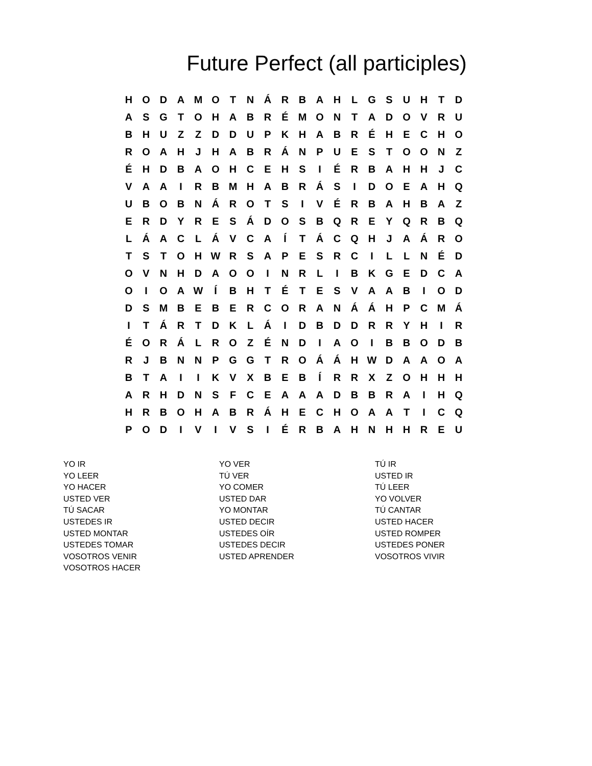Future Perfect (all participles)
| H | O | D | A | M | O | T | N | Á | R | B | A | H | L | G | S | U | H | T | D |
| A | S | G | T | O | H | A | B | R | É | M | O | N | T | A | D | O | V | R | U |
| B | H | U | Z | Z | D | D | U | P | K | H | A | B | R | É | H | E | C | H | O |
| R | O | A | H | J | H | A | B | R | Á | N | P | U | E | S | T | O | O | N | Z |
| É | H | D | B | A | O | H | C | E | H | S | I | É | R | B | A | H | H | J | C |
| V | A | A | I | R | B | M | H | A | B | R | Á | S | I | D | O | E | A | H | Q |
| U | B | O | B | N | Á | R | O | T | S | I | V | É | R | B | A | H | B | A | Z |
| E | R | D | Y | R | E | S | Á | D | O | S | B | Q | R | E | Y | Q | R | B | Q |
| L | Á | A | C | L | Á | V | C | A | Í | T | Á | C | Q | H | J | A | Á | R | O |
| T | S | T | O | H | W | R | S | A | P | E | S | R | C | I | L | L | N | É | D |
| O | V | N | H | D | A | O | O | I | N | R | L | I | B | K | G | E | D | C | A |
| O | I | O | A | W | Í | B | H | T | É | T | E | S | V | A | A | B | I | O | D |
| D | S | M | B | E | B | E | R | C | O | R | A | N | Á | Á | H | P | C | M | Á |
| I | T | Á | R | T | D | K | L | Á | I | D | B | D | D | R | R | Y | H | I | R |
| É | O | R | Á | L | R | O | Z | É | N | D | I | A | O | I | B | B | O | D | B |
| R | J | B | N | N | P | G | G | T | R | O | Á | Á | H | W | D | A | A | O | A |
| B | T | A | I | I | K | V | X | B | E | B | Í | R | R | X | Z | O | H | H | H |
| A | R | H | D | N | S | F | C | E | A | A | A | D | B | B | R | A | I | H | Q |
| H | R | B | O | H | A | B | R | Á | H | E | C | H | O | A | A | T | I | C | Q |
| P | O | D | I | V | I | V | S | I | É | R | B | A | H | N | H | H | R | E | U |
YO IR
YO LEER
YO HACER
USTED VER
TÚ SACAR
USTEDES IR
USTED MONTAR
USTEDES TOMAR
VOSOTROS VENIR
VOSOTROS HACER
YO VER
TÚ VER
YO COMER
USTED DAR
YO MONTAR
USTED DECIR
USTEDES OÍR
USTEDES DECIR
USTED APRENDER
TÚ IR
USTED IR
TÚ LEER
YO VOLVER
TÚ CANTAR
USTED HACER
USTED ROMPER
USTEDES PONER
VOSOTROS VIVIR